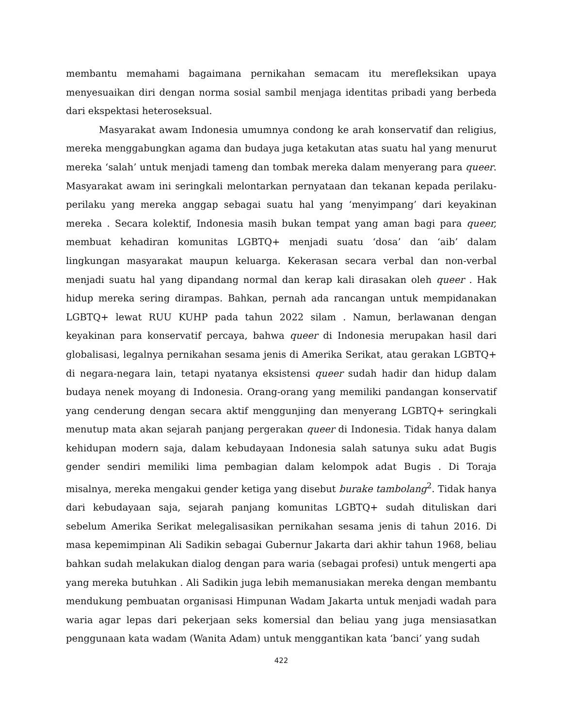membantu memahami bagaimana pernikahan semacam itu merefleksikan upaya menyesuaikan diri dengan norma sosial sambil menjaga identitas pribadi yang berbeda dari ekspektasi heteroseksual.
Masyarakat awam Indonesia umumnya condong ke arah konservatif dan religius, mereka menggabungkan agama dan budaya juga ketakutan atas suatu hal yang menurut mereka ‘salah’ untuk menjadi tameng dan tombak mereka dalam menyerang para queer. Masyarakat awam ini seringkali melontarkan pernyataan dan tekanan kepada perilaku-perilaku yang mereka anggap sebagai suatu hal yang ‘menyimpang’ dari keyakinan mereka . Secara kolektif, Indonesia masih bukan tempat yang aman bagi para queer, membuat kehadiran komunitas LGBTQ+ menjadi suatu ‘dosa’ dan ‘aib’ dalam lingkungan masyarakat maupun keluarga. Kekerasan secara verbal dan non-verbal menjadi suatu hal yang dipandang normal dan kerap kali dirasakan oleh queer . Hak hidup mereka sering dirampas. Bahkan, pernah ada rancangan untuk mempidanakan LGBTQ+ lewat RUU KUHP pada tahun 2022 silam . Namun, berlawanan dengan keyakinan para konservatif percaya, bahwa queer di Indonesia merupakan hasil dari globalisasi, legalnya pernikahan sesama jenis di Amerika Serikat, atau gerakan LGBTQ+ di negara-negara lain, tetapi nyatanya eksistensi queer sudah hadir dan hidup dalam budaya nenek moyang di Indonesia. Orang-orang yang memiliki pandangan konservatif yang cenderung dengan secara aktif menggunjing dan menyerang LGBTQ+ seringkali menutup mata akan sejarah panjang pergerakan queer di Indonesia. Tidak hanya dalam kehidupan modern saja, dalam kebudayaan Indonesia salah satunya suku adat Bugis gender sendiri memiliki lima pembagian dalam kelompok adat Bugis . Di Toraja misalnya, mereka mengakui gender ketiga yang disebut burake tambolang<sup>2</sup>. Tidak hanya dari kebudayaan saja, sejarah panjang komunitas LGBTQ+ sudah dituliskan dari sebelum Amerika Serikat melegalisasikan pernikahan sesama jenis di tahun 2016. Di masa kepemimpinan Ali Sadikin sebagai Gubernur Jakarta dari akhir tahun 1968, beliau bahkan sudah melakukan dialog dengan para waria (sebagai profesi) untuk mengerti apa yang mereka butuhkan . Ali Sadikin juga lebih memanusiakan mereka dengan membantu mendukung pembuatan organisasi Himpunan Wadam Jakarta untuk menjadi wadah para waria agar lepas dari pekerjaan seks komersial dan beliau yang juga mensiasatkan penggunaan kata wadam (Wanita Adam) untuk menggantikan kata ‘banci’ yang sudah
422